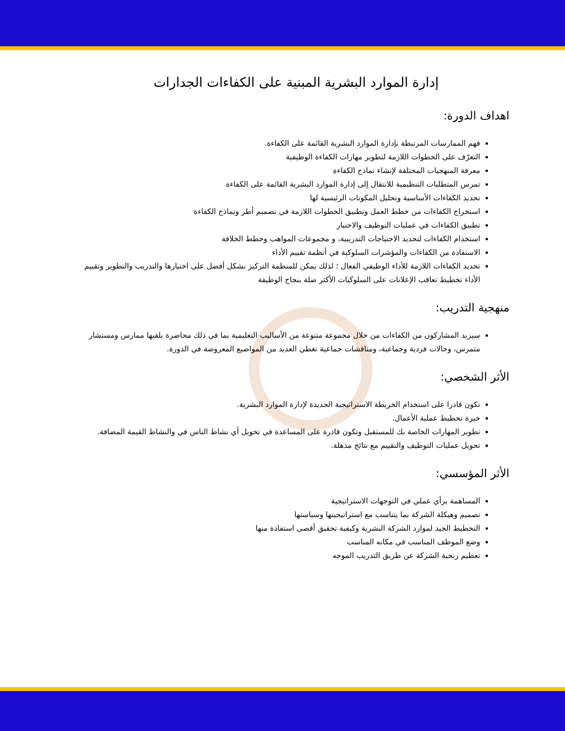إدارة الموارد البشرية المبنية على الكفاءات الجدارات
اهداف الدورة:
فهم الممارسات المرتبطة بإدارة الموارد البشرية القائمة على الكفاءة.
التعرّف على الخطوات اللازمة لتطوير مهارات الكفاءة الوظيفية
معرفة المنهجيات المختلفة لإنشاء نماذج الكفاءة
تمرس المتطلبات التنظيمية للانتقال إلى إدارة الموارد البشرية القائمة على الكفاءة
تحديد الكفاءات الأساسية وتحليل المكونات الرئيسية لها
استخراج الكفاءات من خطط العمل وتطبيق الخطوات اللازمة في تصميم أطر ونماذج الكفاءة
تطبيق الكفاءات في عمليات التوظيف والاختيار
استخدام الكفاءات لتحديد الاحتياجات التدريبية، و مجموعات المواهب وخطط الخلافة
الاستفادة من الكفاءات والمؤشرات السلوكية في أنظمة تقييم الأداء
تحديد الكفاءات اللازمة للأداء الوظيفي الفعال ؛ لذلك يمكن للمنظمة التركيز بشكل أفضل على اختيارها والتدريب والتطوير وتقييم الأداء تخطيط تعاقب الإعلانات على السلوكيات الأكثر صلة بنجاح الوظيفة
منهجية التدريب:
سيزيد المشاركون من الكفاءات من خلال مجموعة متنوعة من الأساليب التعليمية بما في ذلك محاضرة يلقيها ممارس ومستشار متمرس، وحالات فردية وجماعية، ومناقشات جماعية تغطي العديد من المواضيع المعروضة في الدورة.
الأثر الشخصي:
تكون قادرا على استخدام الخريطة الاستراتيجية الجديدة لإدارة الموارد البشرية.
خبرة تخطيط عملية الأعمال.
تطوير المهارات الخاصة بك للمستقبل وتكون قادرة على المساعدة في تحويل أي نشاط الناس في والنشاط القيمة المضافة.
تحويل عمليات التوظيف والتقييم مع نتائج مذهلة.
الأثر المؤسسي:
المساهمة برأي عملي في التوجهات الاستراتيجية
تصميم وهيكلة الشركة بما يتناسب مع استراتيجيتها وسياستها
التخطيط الجيد لموارد الشركة البشرية وكيفية تحقيق أقصى استفادة منها
وضع الموظف المناسب في مكانه المناسب
تعظيم ربحية الشركة عن طريق التدريب الموجه